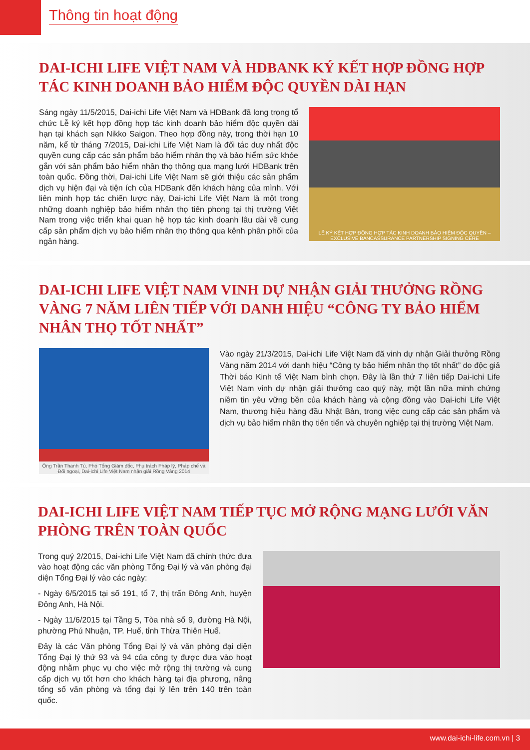Thông tin hoạt động
DAI-ICHI LIFE VIỆT NAM VÀ HDBANK KÝ KẾT HỢP ĐỒNG HỢP TÁC KINH DOANH BẢO HIỂM ĐỘC QUYỀN DÀI HẠN
Sáng ngày 11/5/2015, Dai-ichi Life Việt Nam và HDBank đã long trọng tổ chức Lễ ký kết hợp đồng hợp tác kinh doanh bảo hiểm độc quyền dài hạn tại khách sạn Nikko Saigon. Theo hợp đồng này, trong thời hạn 10 năm, kể từ tháng 7/2015, Dai-ichi Life Việt Nam là đối tác duy nhất độc quyền cung cấp các sản phẩm bảo hiểm nhân thọ và bảo hiểm sức khỏe gắn với sản phẩm bảo hiểm nhân thọ thông qua mạng lưới HDBank trên toàn quốc. Đồng thời, Dai-ichi Life Việt Nam sẽ giới thiệu các sản phẩm dịch vụ hiện đại và tiện ích của HDBank đến khách hàng của mình. Với liên minh hợp tác chiến lược này, Dai-ichi Life Việt Nam là một trong những doanh nghiệp bảo hiểm nhân thọ tiên phong tại thị trường Việt Nam trong việc triển khai quan hệ hợp tác kinh doanh lâu dài về cung cấp sản phẩm dịch vụ bảo hiểm nhân thọ thông qua kênh phân phối của ngân hàng.
LỄ KÝ KẾT HỢP ĐỒNG HỢP TÁC KINH DOANH BẢO HIỂM ĐỘC QUYỀN – EXCLUSIVE BANCASSURANCE PARTNERSHIP SIGNING CERE
DAI-ICHI LIFE VIỆT NAM VINH DỰ NHẬN GIẢI THƯỞNG RỒNG VÀNG 7 NĂM LIÊN TIẾP VỚI DANH HIỆU “CÔNG TY BẢO HIỂM NHÂN THỌ TỐT NHẤT”
Ông Trần Thanh Tú, Phó Tổng Giám đốc, Phụ trách Pháp lý, Pháp chế và Đối ngoại, Dai-ichi Life Việt Nam nhận giải Rồng Vàng 2014
Vào ngày 21/3/2015, Dai-ichi Life Việt Nam đã vinh dự nhận Giải thưởng Rồng Vàng năm 2014 với danh hiệu “Công ty bảo hiểm nhân thọ tốt nhất” do độc giả Thời báo Kinh tế Việt Nam bình chọn. Đây là lần thứ 7 liên tiếp Dai-ichi Life Việt Nam vinh dự nhận giải thưởng cao quý này, một lần nữa minh chứng niềm tin yêu vững bền của khách hàng và cộng đồng vào Dai-ichi Life Việt Nam, thương hiệu hàng đầu Nhật Bản, trong việc cung cấp các sản phẩm và dịch vụ bảo hiểm nhân thọ tiên tiến và chuyên nghiệp tại thị trường Việt Nam.
DAI-ICHI LIFE VIỆT NAM TIẾP TỤC MỞ RỘNG MẠNG LƯỚI VĂN PHÒNG TRÊN TOÀN QUỐC
Trong quý 2/2015, Dai-ichi Life Việt Nam đã chính thức đưa vào hoạt động các văn phòng Tổng Đại lý và văn phòng đại diện Tổng Đại lý vào các ngày:
- Ngày 6/5/2015 tại số 191, tổ 7, thị trấn Đông Anh, huyện Đông Anh, Hà Nội.
- Ngày 11/6/2015 tại Tầng 5, Tòa nhà số 9, đường Hà Nội, phường Phú Nhuận, TP. Huế, tỉnh Thừa Thiên Huế.
Đây là các Văn phòng Tổng Đại lý và văn phòng đại diện Tổng Đại lý thứ 93 và 94 của công ty được đưa vào hoạt động nhằm phục vụ cho việc mở rộng thị trường và cung cấp dịch vụ tốt hơn cho khách hàng tại địa phương, nâng tổng số văn phòng và tổng đại lý lên trên 140 trên toàn quốc.
www.dai-ichi-life.com.vn | 3